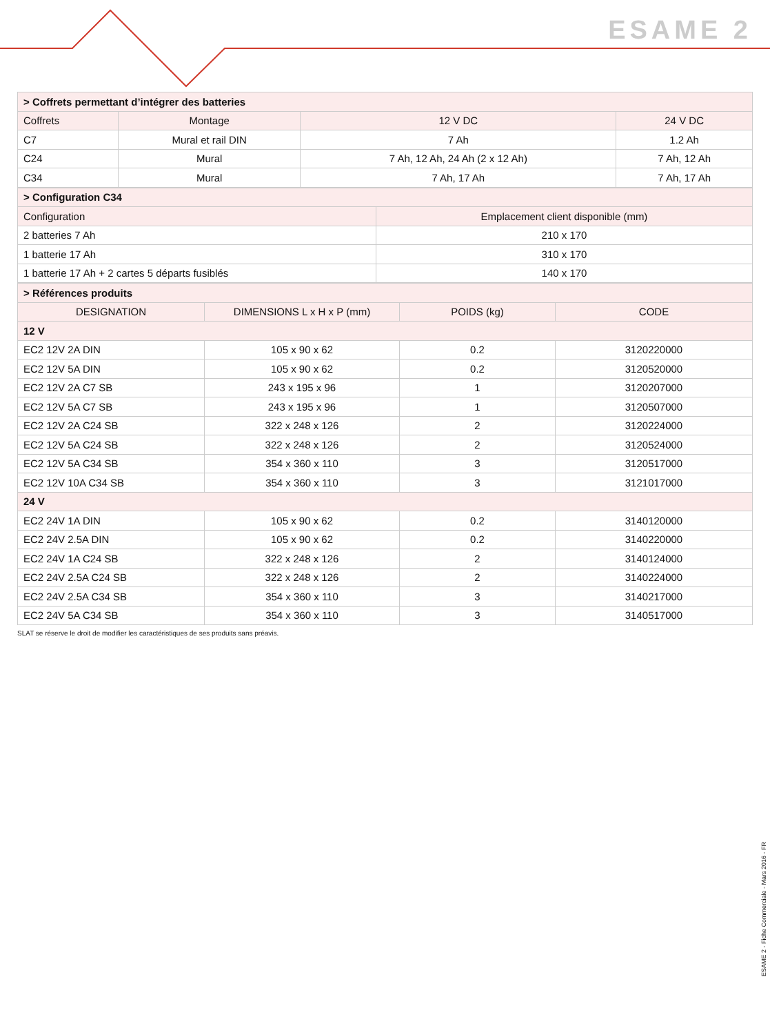ESAME 2
| > Coffrets permettant d’intégrer des batteries | | | |
| Coffrets | Montage | 12 V DC | 24 V DC |
| C7 | Mural et rail DIN | 7 Ah | 1.2 Ah |
| C24 | Mural | 7 Ah, 12 Ah, 24 Ah (2 x 12 Ah) | 7 Ah, 12 Ah |
| C34 | Mural | 7 Ah, 17 Ah | 7 Ah, 17 Ah |
| > Configuration C34 | |
| Configuration | Emplacement client disponible (mm) |
| 2 batteries 7 Ah | 210 x 170 |
| 1 batterie 17 Ah | 310 x 170 |
| 1 batterie 17 Ah + 2 cartes 5 départs fusiblés | 140 x 170 |
| > Références produits | | | |
| DESIGNATION | DIMENSIONS L x H x P (mm) | POIDS (kg) | CODE |
| 12 V | | | |
| EC2 12V 2A DIN | 105 x 90 x 62 | 0.2 | 3120220000 |
| EC2 12V 5A DIN | 105 x 90 x 62 | 0.2 | 3120520000 |
| EC2 12V 2A C7 SB | 243 x 195 x 96 | 1 | 3120207000 |
| EC2 12V 5A C7 SB | 243 x 195 x 96 | 1 | 3120507000 |
| EC2 12V 2A C24 SB | 322 x 248 x 126 | 2 | 3120224000 |
| EC2 12V 5A C24 SB | 322 x 248 x 126 | 2 | 3120524000 |
| EC2 12V 5A C34 SB | 354 x 360 x 110 | 3 | 3120517000 |
| EC2 12V 10A C34 SB | 354 x 360 x 110 | 3 | 3121017000 |
| 24 V | | | |
| EC2 24V 1A DIN | 105 x 90 x 62 | 0.2 | 3140120000 |
| EC2 24V 2.5A DIN | 105 x 90 x 62 | 0.2 | 3140220000 |
| EC2 24V 1A C24 SB | 322 x 248 x 126 | 2 | 3140124000 |
| EC2 24V 2.5A C24 SB | 322 x 248 x 126 | 2 | 3140224000 |
| EC2 24V 2.5A C34 SB | 354 x 360 x 110 | 3 | 3140217000 |
| EC2 24V 5A C34 SB | 354 x 360 x 110 | 3 | 3140517000 |
SLAT se réserve le droit de modifier les caractéristiques de ses produits sans préavis.
ESAME 2 - Fiche Commerciale - Mars 2016 - FR